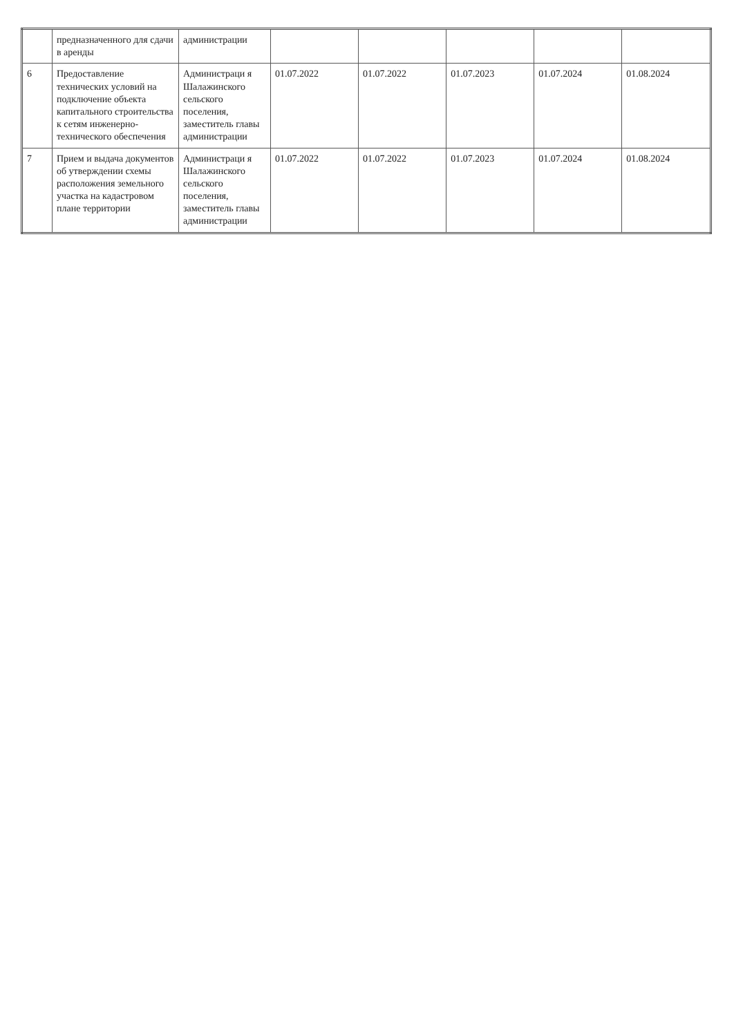| | предназначенного для сдачи в аренды | администрации | | | | | |
| 6 | Предоставление технических условий на подключение объекта капитального строительства к сетям инженерно-технического обеспечения | Администраци я Шалажинского сельского поселения, заместитель главы администрации | 01.07.2022 | 01.07.2022 | 01.07.2023 | 01.07.2024 | 01.08.2024 |
| 7 | Прием и выдача документов об утверждении схемы расположения земельного участка на кадастровом плане территории | Администраци я Шалажинского сельского поселения, заместитель главы администрации | 01.07.2022 | 01.07.2022 | 01.07.2023 | 01.07.2024 | 01.08.2024 |